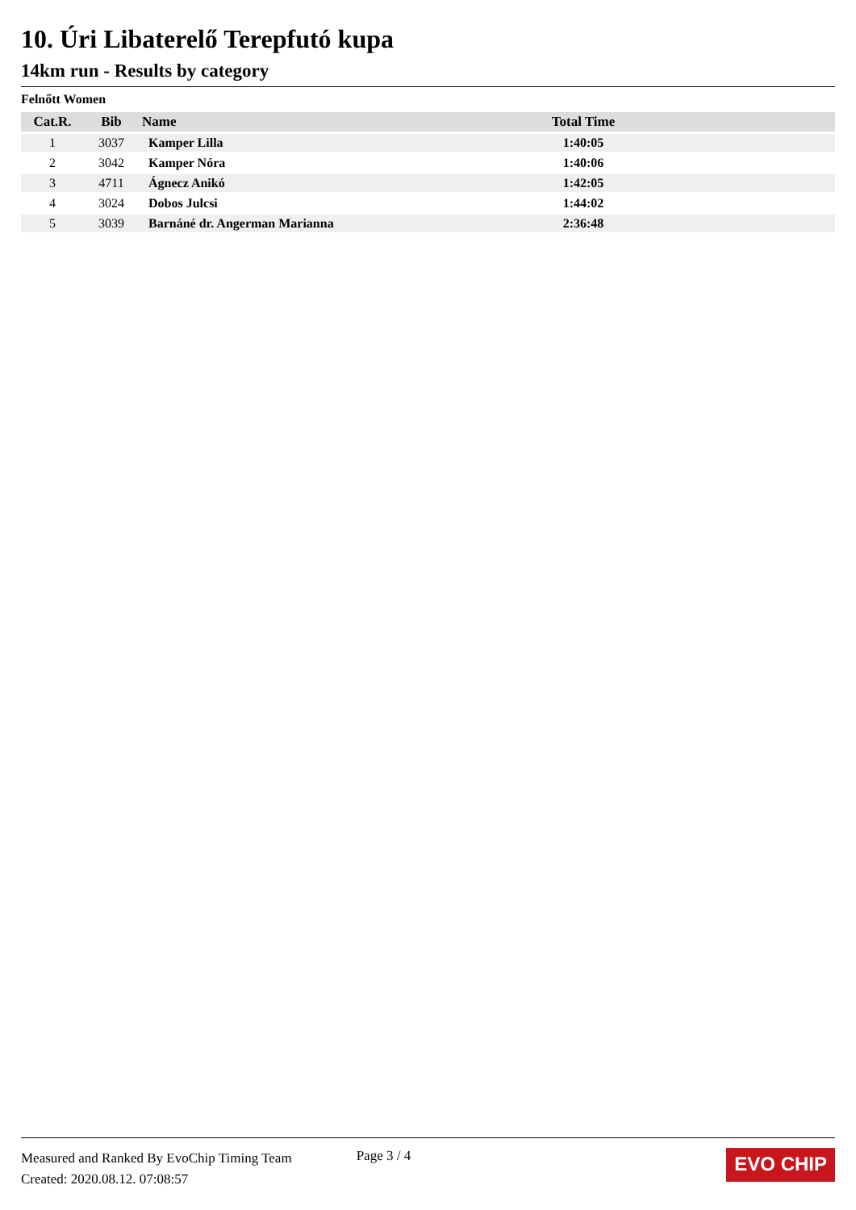10. Úri Libaterelő Terepfutó kupa
14km run - Results by category
Felnőtt Women
| Cat.R. | Bib | Name | Total Time | |
| --- | --- | --- | --- | --- |
| 1 | 3037 | Kamper Lilla | 1:40:05 | |
| 2 | 3042 | Kamper Nóra | 1:40:06 | |
| 3 | 4711 | Ágnecz Anikó | 1:42:05 | |
| 4 | 3024 | Dobos Julcsi | 1:44:02 | |
| 5 | 3039 | Barnáné dr. Angerman Marianna | 2:36:48 | |
Measured and Ranked By EvoChip Timing Team
Created: 2020.08.12. 07:08:57
Page 3 / 4
EVO CHIP